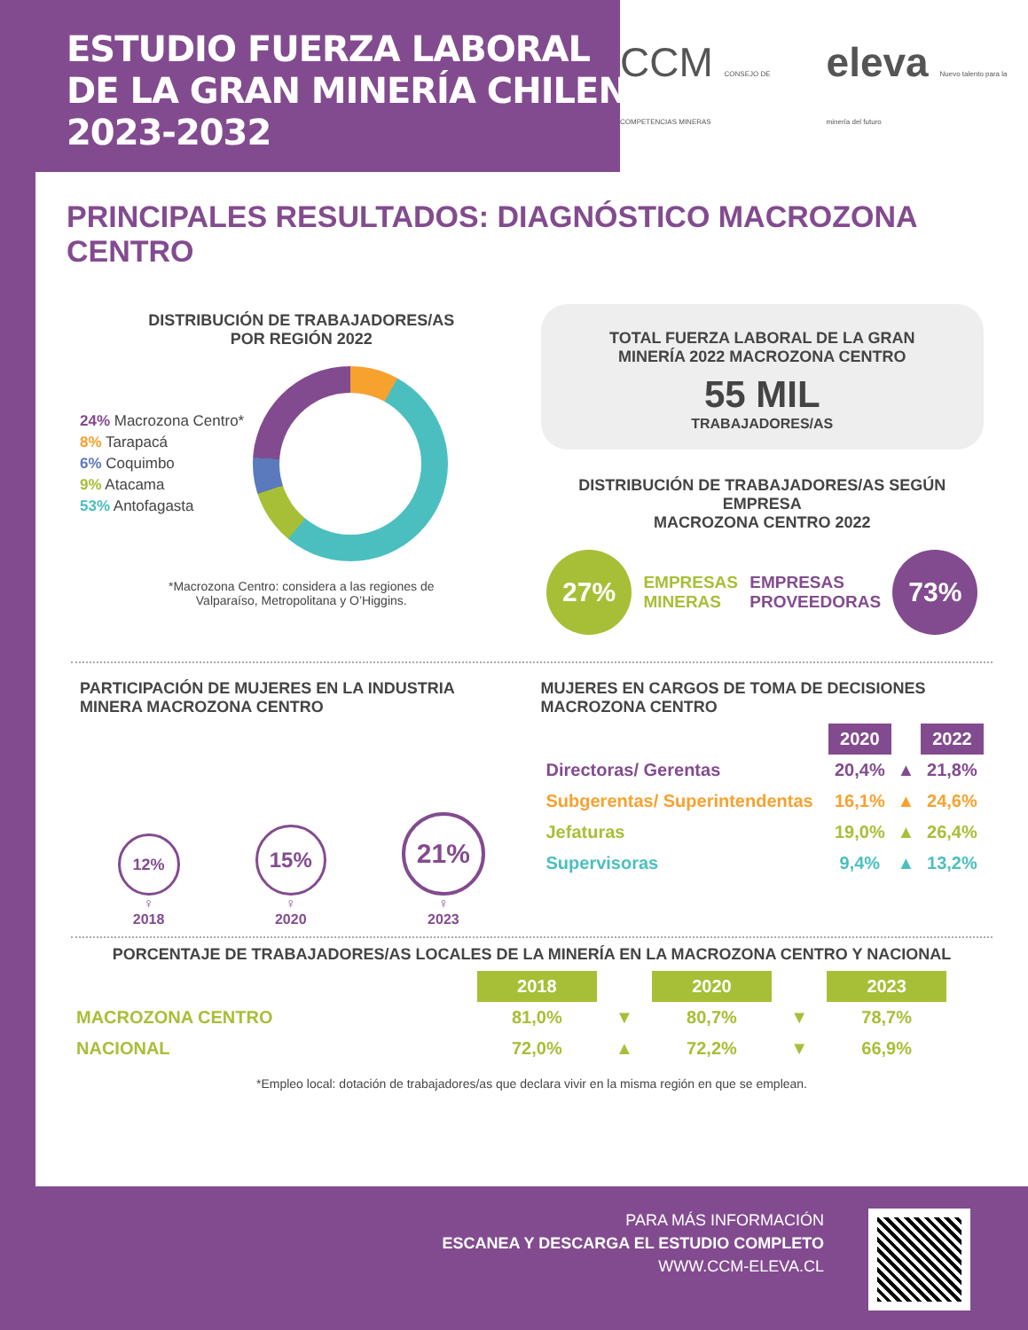ESTUDIO FUERZA LABORAL
DE LA GRAN MINERÍA CHILENA
2023-2032
CCM CONSEJO DE COMPETENCIAS MINERAS eleva Nuevo talento para la minería del futuro
PRINCIPALES RESULTADOS: DIAGNÓSTICO MACROZONA CENTRO
DISTRIBUCIÓN DE TRABAJADORES/AS
POR REGIÓN 2022
24% Macrozona Centro*
8% Tarapacá
6% Coquimbo
9% Atacama
53% Antofagasta
*Macrozona Centro: considera a las regiones de
Valparaíso, Metropolitana y O’Higgins.
TOTAL FUERZA LABORAL DE LA GRAN
MINERÍA 2022 MACROZONA CENTRO
55 MIL
TRABAJADORES/AS
DISTRIBUCIÓN DE TRABAJADORES/AS SEGÚN EMPRESA
MACROZONA CENTRO 2022
27% EMPRESAS
MINERAS EMPRESAS
PROVEEDORAS 73%
PARTICIPACIÓN DE MUJERES EN LA INDUSTRIA
MINERA MACROZONA CENTRO
12%
♀
2018
15%
♀
2020
21%
♀
2023
MUJERES EN CARGOS DE TOMA DE DECISIONES
MACROZONA CENTRO
| | 2020 | | 2022 |
| Directoras/ Gerentas | 20,4% | ▲ | 21,8% |
| Subgerentas/ Superintendentas | 16,1% | ▲ | 24,6% |
| Jefaturas | 19,0% | ▲ | 26,4% |
| Supervisoras | 9,4% | ▲ | 13,2% |
PORCENTAJE DE TRABAJADORES/AS LOCALES DE LA MINERÍA EN LA MACROZONA CENTRO Y NACIONAL
| | 2018 | | 2020 | | 2023 |
| MACROZONA CENTRO | 81,0% | ▼ | 80,7% | ▼ | 78,7% |
| NACIONAL | 72,0% | ▲ | 72,2% | ▼ | 66,9% |
*Empleo local: dotación de trabajadores/as que declara vivir en la misma región en que se emplean.
PARA MÁS INFORMACIÓN
ESCANEA Y DESCARGA EL ESTUDIO COMPLETO
WWW.CCM-ELEVA.CL